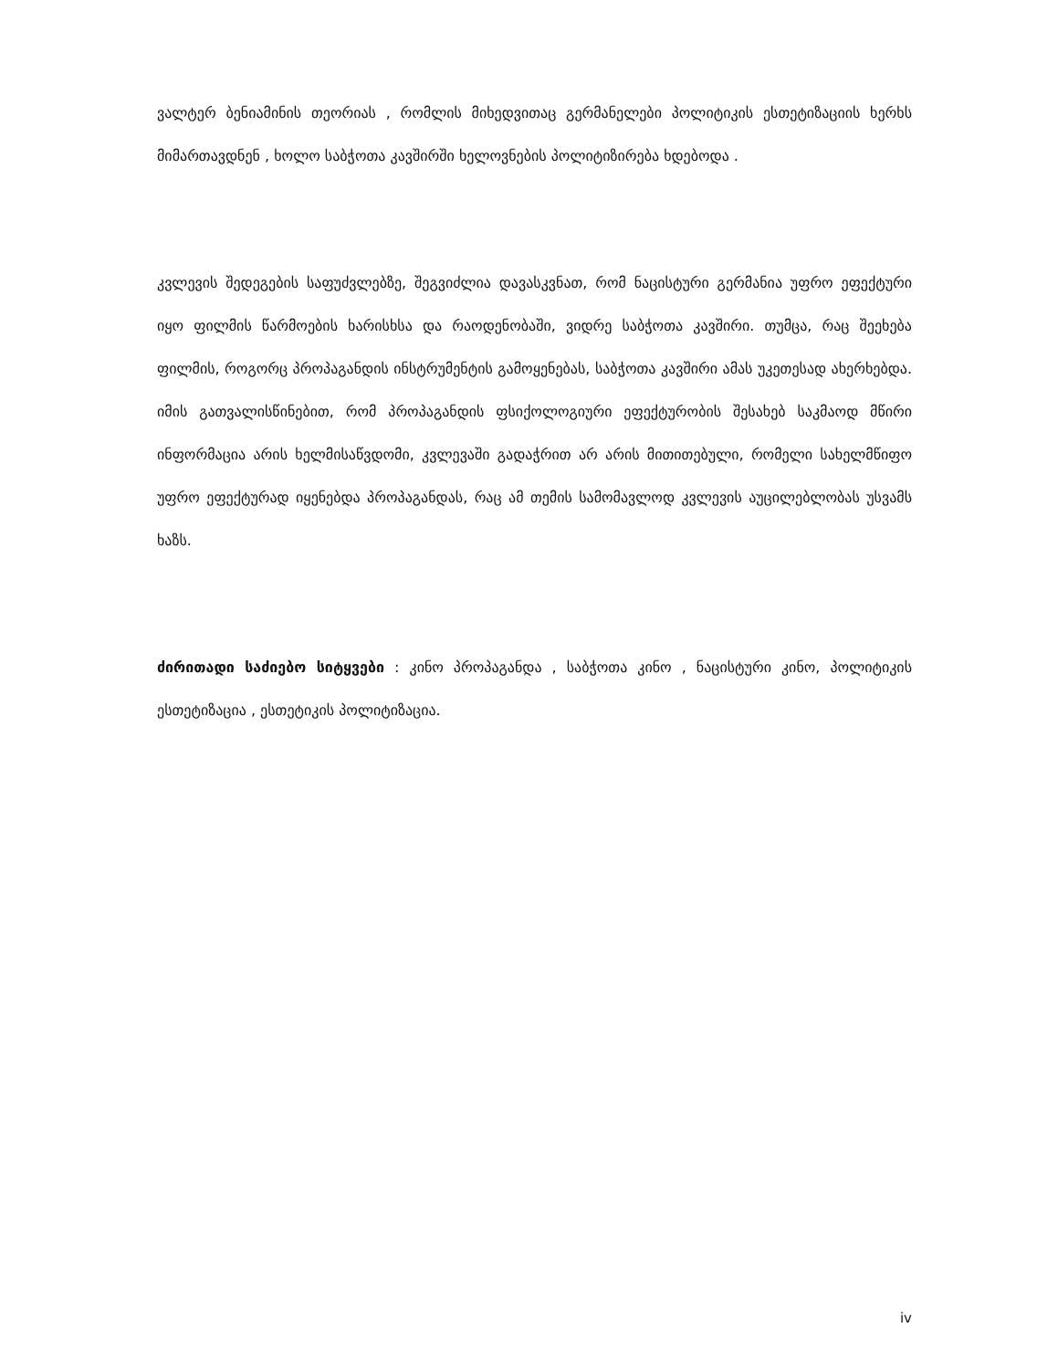ვალტერ ბენიამინის თეორიას , რომლის მიხედვითაც გერმანელები პოლიტიკის ესთეტიზაციის ხერხს მიმართავდნენ , ხოლო საბჭოთა კავშირში ხელოვნების პოლიტიზირება ხდებოდა .
კვლევის შედეგების საფუძვლებზე, შეგვიძლია დავასკვნათ, რომ ნაცისტური გერმანია უფრო ეფექტური იყო ფილმის წარმოების ხარისხსა და რაოდენობაში, ვიდრე საბჭოთა კავშირი. თუმცა, რაც შეეხება ფილმის, როგორც პროპაგანდის ინსტრუმენტის გამოყენებას, საბჭოთა კავშირი ამას უკეთესად ახერხებდა. იმის გათვალისწინებით, რომ პროპაგანდის ფსიქოლოგიური ეფექტურობის შესახებ საკმაოდ მწირი ინფორმაცია არის ხელმისაწვდომი, კვლევაში გადაჭრით არ არის მითითებული, რომელი სახელმწიფო უფრო ეფექტურად იყენებდა პროპაგანდას, რაც ამ თემის სამომავლოდ კვლევის აუცილებლობას უსვამს ხაზს.
ძირითადი საძიებო სიტყვები : კინო პროპაგანდა , საბჭოთა კინო , ნაცისტური კინო, პოლიტიკის ესთეტიზაცია , ესთეტიკის პოლიტიზაცია.
iv